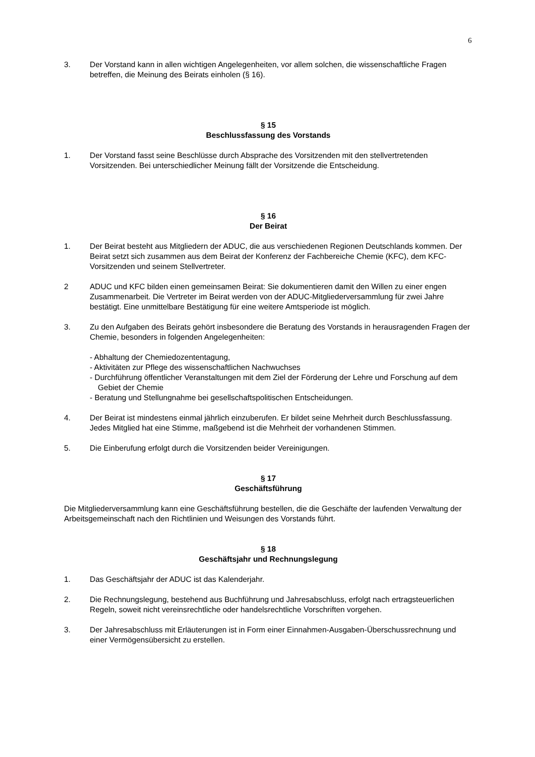6
3. Der Vorstand kann in allen wichtigen Angelegenheiten, vor allem solchen, die wissenschaftliche Fragen betreffen, die Meinung des Beirats einholen (§ 16).
§ 15
Beschlussfassung des Vorstands
1. Der Vorstand fasst seine Beschlüsse durch Absprache des Vorsitzenden mit den stellvertretenden Vorsitzenden. Bei unterschiedlicher Meinung fällt der Vorsitzende die Entscheidung.
§ 16
Der Beirat
1. Der Beirat besteht aus Mitgliedern der ADUC, die aus verschiedenen Regionen Deutschlands kommen. Der Beirat setzt sich zusammen aus dem Beirat der Konferenz der Fachbereiche Chemie (KFC), dem KFC-Vorsitzenden und seinem Stellvertreter.
2 ADUC und KFC bilden einen gemeinsamen Beirat: Sie dokumentieren damit den Willen zu einer engen Zusammenarbeit. Die Vertreter im Beirat werden von der ADUC-Mitgliederversammlung für zwei Jahre bestätigt. Eine unmittelbare Bestätigung für eine weitere Amtsperiode ist möglich.
3. Zu den Aufgaben des Beirats gehört insbesondere die Beratung des Vorstands in herausragenden Fragen der Chemie, besonders in folgenden Angelegenheiten:
- Abhaltung der Chemiedozententagung,
- Aktivitäten zur Pflege des wissenschaftlichen Nachwuchses
- Durchführung öffentlicher Veranstaltungen mit dem Ziel der Förderung der Lehre und Forschung auf dem Gebiet der Chemie
- Beratung und Stellungnahme bei gesellschaftspolitischen Entscheidungen.
4. Der Beirat ist mindestens einmal jährlich einzuberufen. Er bildet seine Mehrheit durch Beschlussfassung. Jedes Mitglied hat eine Stimme, maßgebend ist die Mehrheit der vorhandenen Stimmen.
5. Die Einberufung erfolgt durch die Vorsitzenden beider Vereinigungen.
§ 17
Geschäftsführung
Die Mitgliederversammlung kann eine Geschäftsführung bestellen, die die Geschäfte der laufenden Verwaltung der Arbeitsgemeinschaft nach den Richtlinien und Weisungen des Vorstands führt.
§ 18
Geschäftsjahr und Rechnungslegung
1. Das Geschäftsjahr der ADUC ist das Kalenderjahr.
2. Die Rechnungslegung, bestehend aus Buchführung und Jahresabschluss, erfolgt nach ertragsteuerlichen Regeln, soweit nicht vereinsrechtliche oder handelsrechtliche Vorschriften vorgehen.
3. Der Jahresabschluss mit Erläuterungen ist in Form einer Einnahmen-Ausgaben-Überschussrechnung und einer Vermögensübersicht zu erstellen.